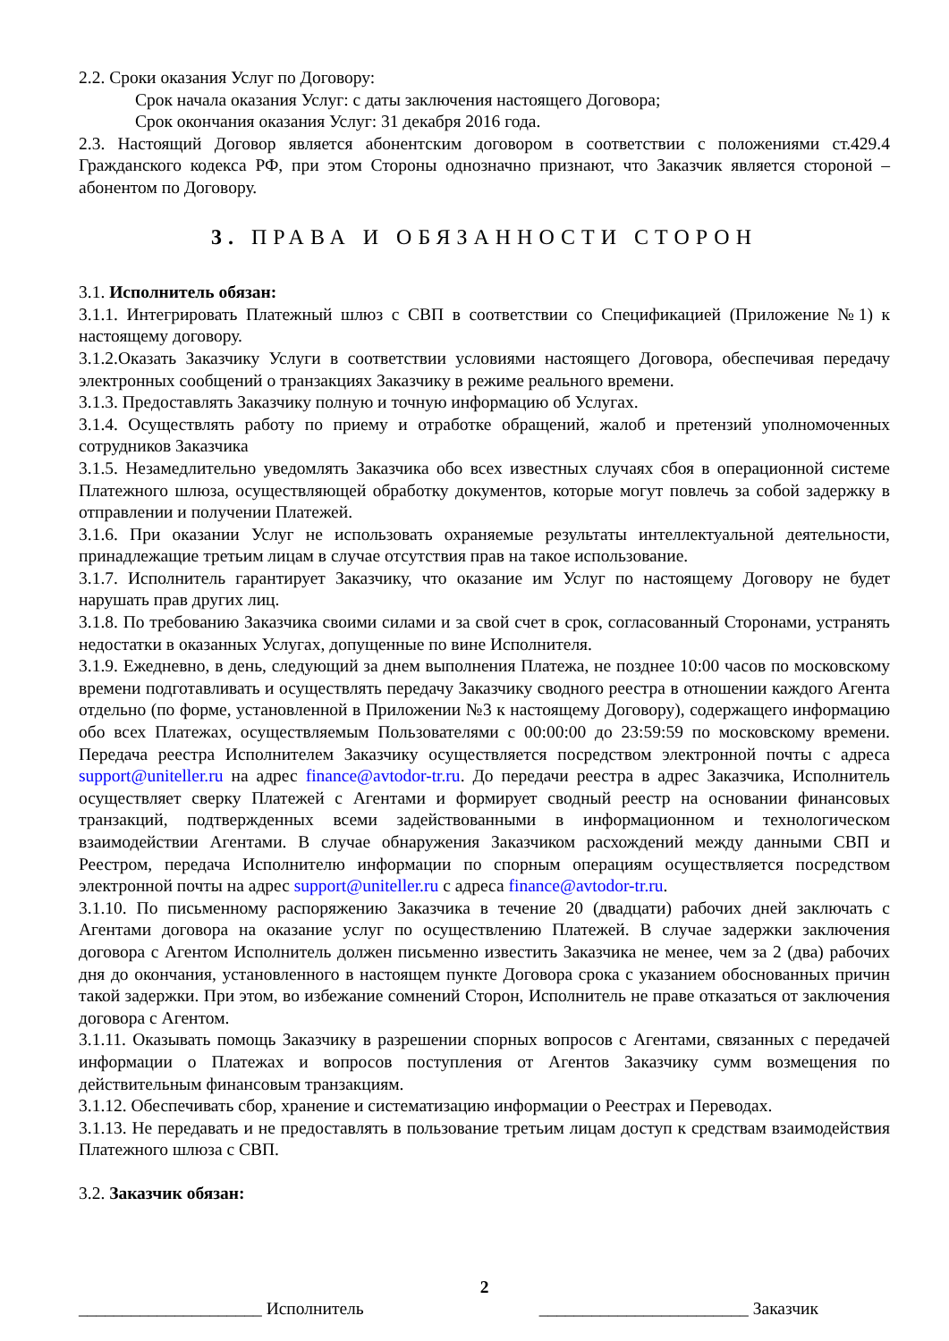2.2. Сроки оказания Услуг по Договору:
Срок начала оказания Услуг: с даты заключения настоящего Договора;
Срок окончания оказания Услуг: 31 декабря 2016 года.
2.3. Настоящий Договор является абонентским договором в соответствии с положениями ст.429.4 Гражданского кодекса РФ, при этом Стороны однозначно признают, что Заказчик является стороной – абонентом по Договору.
3. ПРАВА И ОБЯЗАННОСТИ СТОРОН
3.1. Исполнитель обязан:
3.1.1. Интегрировать Платежный шлюз с СВП в соответствии со Спецификацией (Приложение №1) к настоящему договору.
3.1.2.Оказать Заказчику Услуги в соответствии условиями настоящего Договора, обеспечивая передачу электронных сообщений о транзакциях Заказчику в режиме реального времени.
3.1.3. Предоставлять Заказчику полную и точную информацию об Услугах.
3.1.4. Осуществлять работу по приему и отработке обращений, жалоб и претензий уполномоченных сотрудников Заказчика
3.1.5. Незамедлительно уведомлять Заказчика обо всех известных случаях сбоя в операционной системе Платежного шлюза, осуществляющей обработку документов, которые могут повлечь за собой задержку в отправлении и получении Платежей.
3.1.6. При оказании Услуг не использовать охраняемые результаты интеллектуальной деятельности, принадлежащие третьим лицам в случае отсутствия прав на такое использование.
3.1.7. Исполнитель гарантирует Заказчику, что оказание им Услуг по настоящему Договору не будет нарушать прав других лиц.
3.1.8. По требованию Заказчика своими силами и за свой счет в срок, согласованный Сторонами, устранять недостатки в оказанных Услугах, допущенные по вине Исполнителя.
3.1.9. Ежедневно, в день, следующий за днем выполнения Платежа, не позднее 10:00 часов по московскому времени подготавливать и осуществлять передачу Заказчику сводного реестра в отношении каждого Агента отдельно (по форме, установленной в Приложении №3 к настоящему Договору), содержащего информацию обо всех Платежах, осуществляемым Пользователями с 00:00:00 до 23:59:59 по московскому времени. Передача реестра Исполнителем Заказчику осуществляется посредством электронной почты с адреса support@uniteller.ru на адрес finance@avtodor-tr.ru. До передачи реестра в адрес Заказчика, Исполнитель осуществляет сверку Платежей с Агентами и формирует сводный реестр на основании финансовых транзакций, подтвержденных всеми задействованными в информационном и технологическом взаимодействии Агентами. В случае обнаружения Заказчиком расхождений между данными СВП и Реестром, передача Исполнителю информации по спорным операциям осуществляется посредством электронной почты на адрес support@uniteller.ru с адреса finance@avtodor-tr.ru.
3.1.10. По письменному распоряжению Заказчика в течение 20 (двадцати) рабочих дней заключать с Агентами договора на оказание услуг по осуществлению Платежей. В случае задержки заключения договора с Агентом Исполнитель должен письменно известить Заказчика не менее, чем за 2 (два) рабочих дня до окончания, установленного в настоящем пункте Договора срока с указанием обоснованных причин такой задержки. При этом, во избежание сомнений Сторон, Исполнитель не праве отказаться от заключения договора с Агентом.
3.1.11. Оказывать помощь Заказчику в разрешении спорных вопросов с Агентами, связанных с передачей информации о Платежах и вопросов поступления от Агентов Заказчику сумм возмещения по действительным финансовым транзакциям.
3.1.12. Обеспечивать сбор, хранение и систематизацию информации о Реестрах и Переводах.
3.1.13. Не передавать и не предоставлять в пользование третьим лицам доступ к средствам взаимодействия Платежного шлюза с СВП.
3.2. Заказчик обязан:
2
_____________________ Исполнитель ________________________ Заказчик